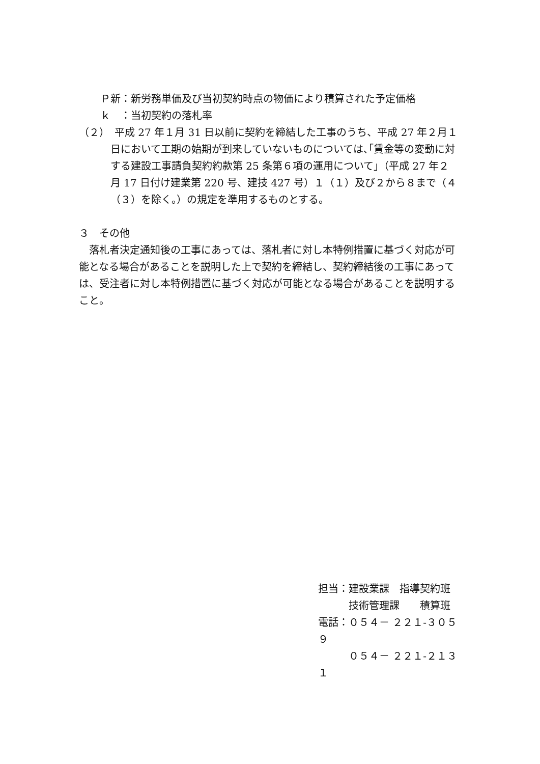Ｐ新：新労務単価及び当初契約時点の物価により積算された予定価格
ｋ　：当初契約の落札率
（２）　平成 27 年１月 31 日以前に契約を締結した工事のうち、平成 27 年２月１日において工期の始期が到来していないものについては､｢賃金等の変動に対する建設工事請負契約約款第 25 条第６項の運用について｣（平成 27 年２月 17 日付け建業第 220 号、建技 427 号）１（１）及び２から８まで（４（３）を除く。）の規定を準用するものとする。
３　その他
　落札者決定通知後の工事にあっては、落札者に対し本特例措置に基づく対応が可能となる場合があることを説明した上で契約を締結し、契約締結後の工事にあっては、受注者に対し本特例措置に基づく対応が可能となる場合があることを説明すること。
担当：建設業課　指導契約班
　　　技術管理課　　積算班
電話：０５４－ ２２１-３０５９
　　　０５４－ ２２１-２１３１